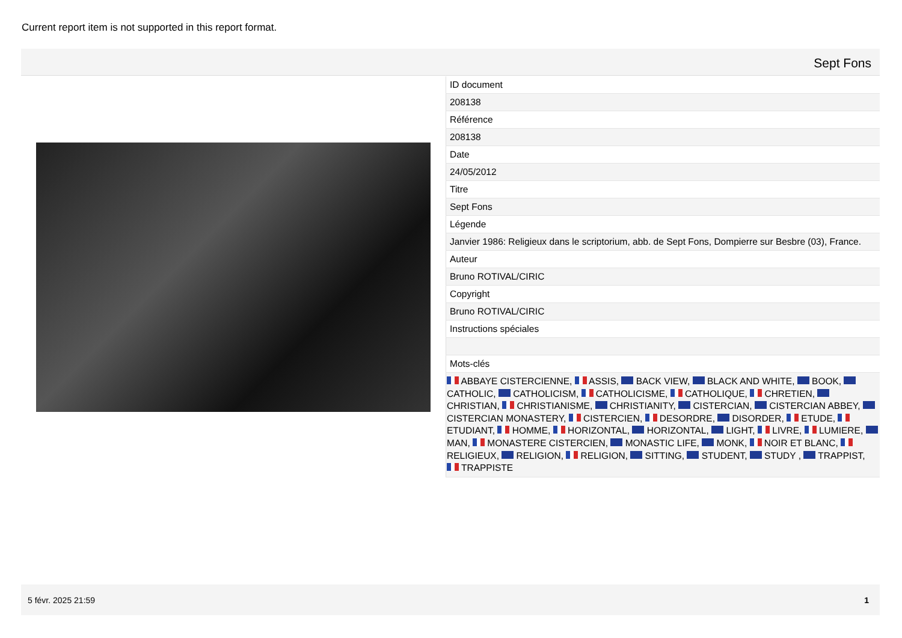Current report item is not supported in this report format.
Sept Fons
| ID document |
| 208138 |
| Référence |
| 208138 |
| Date |
| 24/05/2012 |
| Titre |
| Sept Fons |
| Légende |
| Janvier 1986: Religieux dans le scriptorium, abb. de Sept Fons, Dompierre sur Besbre (03), France. |
| Auteur |
| Bruno ROTIVAL/CIRIC |
| Copyright |
| Bruno ROTIVAL/CIRIC |
| Instructions spéciales |
| Mots-clés |
| ABBAYE CISTERCIENNE, ASSIS, BACK VIEW, BLACK AND WHITE, BOOK, CATHOLIC, CATHOLICISM, CATHOLICISME, CATHOLIQUE, CHRETIEN, CHRISTIAN, CHRISTIANISME, CHRISTIANITY, CISTERCIAN, CISTERCIAN ABBEY, CISTERCIAN MONASTERY, CISTERCIEN, DESORDRE, DISORDER, ETUDE, ETUDIANT, HOMME, HORIZONTAL, HORIZONTAL, LIGHT, LIVRE, LUMIERE, MAN, MONASTERE CISTERCIEN, MONASTIC LIFE, MONK, NOIR ET BLANC, RELIGIEUX, RELIGION, RELIGION, SITTING, STUDENT, STUDY , TRAPPIST, TRAPPISTE |
5 févr. 2025 21:59 1